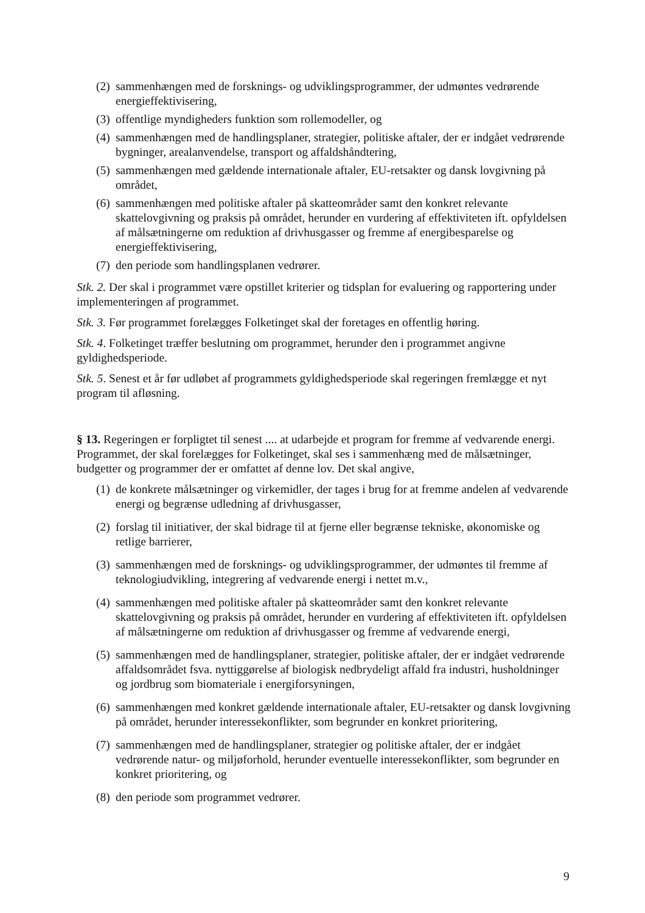(2) sammenhængen med de forsknings- og udviklingsprogrammer, der udmøntes vedrørende energieffektivisering,
(3) offentlige myndigheders funktion som rollemodeller, og
(4) sammenhængen med de handlingsplaner, strategier, politiske aftaler, der er indgået vedrørende bygninger, arealanvendelse, transport og affaldshåndtering,
(5) sammenhængen med gældende internationale aftaler, EU-retsakter og dansk lovgivning på området,
(6) sammenhængen med politiske aftaler på skatteområder samt den konkret relevante skattelovgivning og praksis på området, herunder en vurdering af effektiviteten ift. opfyldelsen af målsætningerne om reduktion af drivhusgasser og fremme af energibesparelse og energieffektivisering,
(7) den periode som handlingsplanen vedrører.
Stk. 2. Der skal i programmet være opstillet kriterier og tidsplan for evaluering og rapportering under implementeringen af programmet.
Stk. 3. Før programmet forelægges Folketinget skal der foretages en offentlig høring.
Stk. 4. Folketinget træffer beslutning om programmet, herunder den i programmet angivne gyldighedsperiode.
Stk. 5. Senest et år før udløbet af programmets gyldighedsperiode skal regeringen fremlægge et nyt program til afløsning.
§ 13. Regeringen er forpligtet til senest .... at udarbejde et program for fremme af vedvarende energi. Programmet, der skal forelægges for Folketinget, skal ses i sammenhæng med de målsætninger, budgetter og programmer der er omfattet af denne lov. Det skal angive,
(1) de konkrete målsætninger og virkemidler, der tages i brug for at fremme andelen af vedvarende energi og begrænse udledning af drivhusgasser,
(2) forslag til initiativer, der skal bidrage til at fjerne eller begrænse tekniske, økonomiske og retlige barrierer,
(3) sammenhængen med de forsknings- og udviklingsprogrammer, der udmøntes til fremme af teknologiudvikling, integrering af vedvarende energi i nettet m.v.,
(4) sammenhængen med politiske aftaler på skatteområder samt den konkret relevante skattelovgivning og praksis på området, herunder en vurdering af effektiviteten ift. opfyldelsen af målsætningerne om reduktion af drivhusgasser og fremme af vedvarende energi,
(5) sammenhængen med de handlingsplaner, strategier, politiske aftaler, der er indgået vedrørende affaldsområdet fsva. nyttiggørelse af biologisk nedbrydeligt affald fra industri, husholdninger og jordbrug som biomateriale i energiforsyningen,
(6) sammenhængen med konkret gældende internationale aftaler, EU-retsakter og dansk lovgivning på området, herunder interessekonflikter, som begrunder en konkret prioritering,
(7) sammenhængen med de handlingsplaner, strategier og politiske aftaler, der er indgået vedrørende natur- og miljøforhold, herunder eventuelle interessekonflikter, som begrunder en konkret prioritering, og
(8) den periode som programmet vedrører.
9